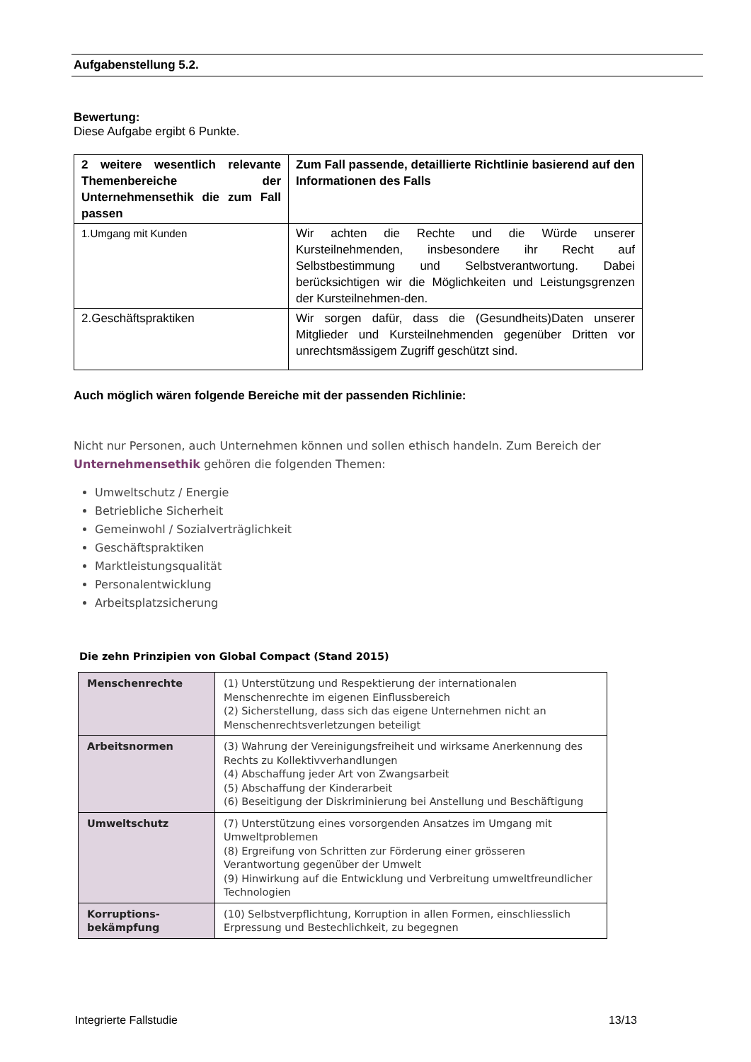Aufgabenstellung 5.2.
Bewertung:
Diese Aufgabe ergibt 6 Punkte.
| 2 weitere wesentlich relevante Themenbereiche der Unternehmensethik die zum Fall passen | Zum Fall passende, detaillierte Richtlinie basierend auf den Informationen des Falls |
| --- | --- |
| 1.Umgang mit Kunden | Wir achten die Rechte und die Würde unserer Kursteilnehmenden, insbesondere ihr Recht auf Selbstbestimmung und Selbstverantwortung. Dabei berücksichtigen wir die Möglichkeiten und Leistungsgrenzen der Kursteilnehmen-den. |
| 2.Geschäftspraktiken | Wir sorgen dafür, dass die (Gesundheits)Daten unserer Mitglieder und Kursteilnehmenden gegenüber Dritten vor unrechtsmässigem Zugriff geschützt sind. |
Auch möglich wären folgende Bereiche mit der passenden Richlinie:
Nicht nur Personen, auch Unternehmen können und sollen ethisch handeln. Zum Bereich der Unternehmensethik gehören die folgenden Themen:
Umweltschutz / Energie
Betriebliche Sicherheit
Gemeinwohl / Sozialverträglichkeit
Geschäftspraktiken
Marktleistungsqualität
Personalentwicklung
Arbeitsplatzsicherung
Die zehn Prinzipien von Global Compact (Stand 2015)
| Menschenrechte | (1) Unterstützung und Respektierung der internationalen Menschenrechte im eigenen Einflussbereich (2) Sicherstellung, dass sich das eigene Unternehmen nicht an Menschenrechtsverletzungen beteiligt |
| Arbeitsnormen | (3) Wahrung der Vereinigungsfreiheit und wirksame Anerkennung des Rechts zu Kollektivverhandlungen (4) Abschaffung jeder Art von Zwangsarbeit (5) Abschaffung der Kinderarbeit (6) Beseitigung der Diskriminierung bei Anstellung und Beschäftigung |
| Umweltschutz | (7) Unterstützung eines vorsorgenden Ansatzes im Umgang mit Umweltproblemen (8) Ergreifung von Schritten zur Förderung einer grösseren Verantwortung gegenüber der Umwelt (9) Hinwirkung auf die Entwicklung und Verbreitung umweltfreundlicher Technologien |
| Korruptions- bekämpfung | (10) Selbstverpflichtung, Korruption in allen Formen, einschliesslich Erpressung und Bestechlichkeit, zu begegnen |
Integrierte Fallstudie 13/13